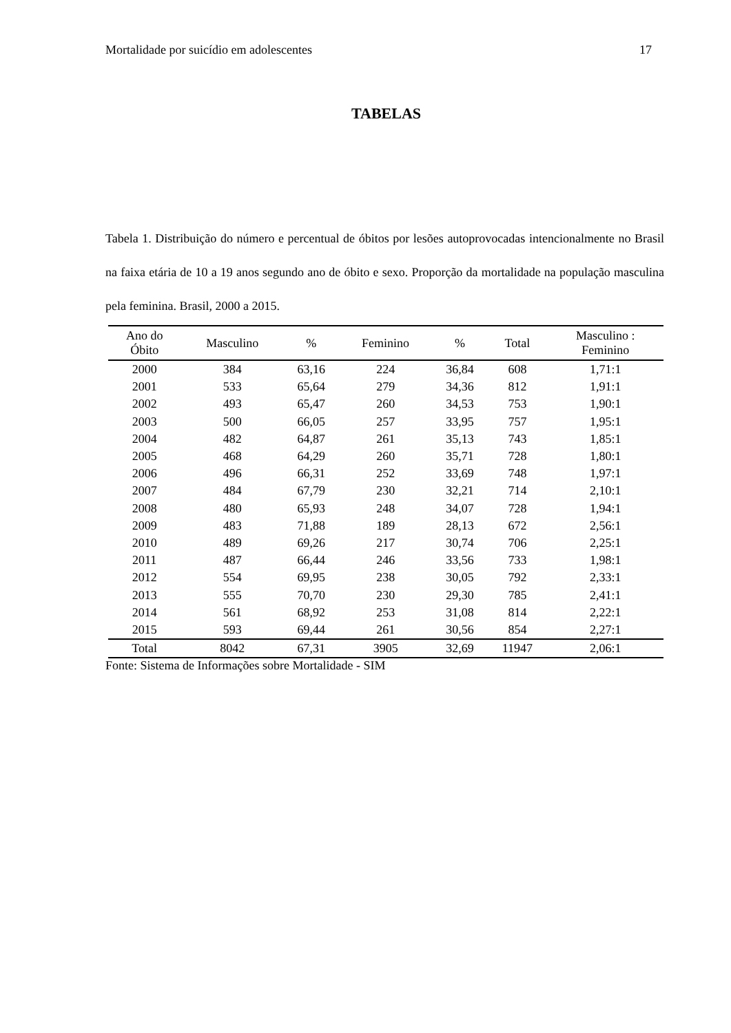Mortalidade por suicídio em adolescentes 17
TABELAS
Tabela 1. Distribuição do número e percentual de óbitos por lesões autoprovocadas intencionalmente no Brasil na faixa etária de 10 a 19 anos segundo ano de óbito e sexo. Proporção da mortalidade na população masculina pela feminina. Brasil, 2000 a 2015.
| Ano do Óbito | Masculino | % | Feminino | % | Total | Masculino : Feminino |
| --- | --- | --- | --- | --- | --- | --- |
| 2000 | 384 | 63,16 | 224 | 36,84 | 608 | 1,71:1 |
| 2001 | 533 | 65,64 | 279 | 34,36 | 812 | 1,91:1 |
| 2002 | 493 | 65,47 | 260 | 34,53 | 753 | 1,90:1 |
| 2003 | 500 | 66,05 | 257 | 33,95 | 757 | 1,95:1 |
| 2004 | 482 | 64,87 | 261 | 35,13 | 743 | 1,85:1 |
| 2005 | 468 | 64,29 | 260 | 35,71 | 728 | 1,80:1 |
| 2006 | 496 | 66,31 | 252 | 33,69 | 748 | 1,97:1 |
| 2007 | 484 | 67,79 | 230 | 32,21 | 714 | 2,10:1 |
| 2008 | 480 | 65,93 | 248 | 34,07 | 728 | 1,94:1 |
| 2009 | 483 | 71,88 | 189 | 28,13 | 672 | 2,56:1 |
| 2010 | 489 | 69,26 | 217 | 30,74 | 706 | 2,25:1 |
| 2011 | 487 | 66,44 | 246 | 33,56 | 733 | 1,98:1 |
| 2012 | 554 | 69,95 | 238 | 30,05 | 792 | 2,33:1 |
| 2013 | 555 | 70,70 | 230 | 29,30 | 785 | 2,41:1 |
| 2014 | 561 | 68,92 | 253 | 31,08 | 814 | 2,22:1 |
| 2015 | 593 | 69,44 | 261 | 30,56 | 854 | 2,27:1 |
| Total | 8042 | 67,31 | 3905 | 32,69 | 11947 | 2,06:1 |
Fonte: Sistema de Informações sobre Mortalidade - SIM